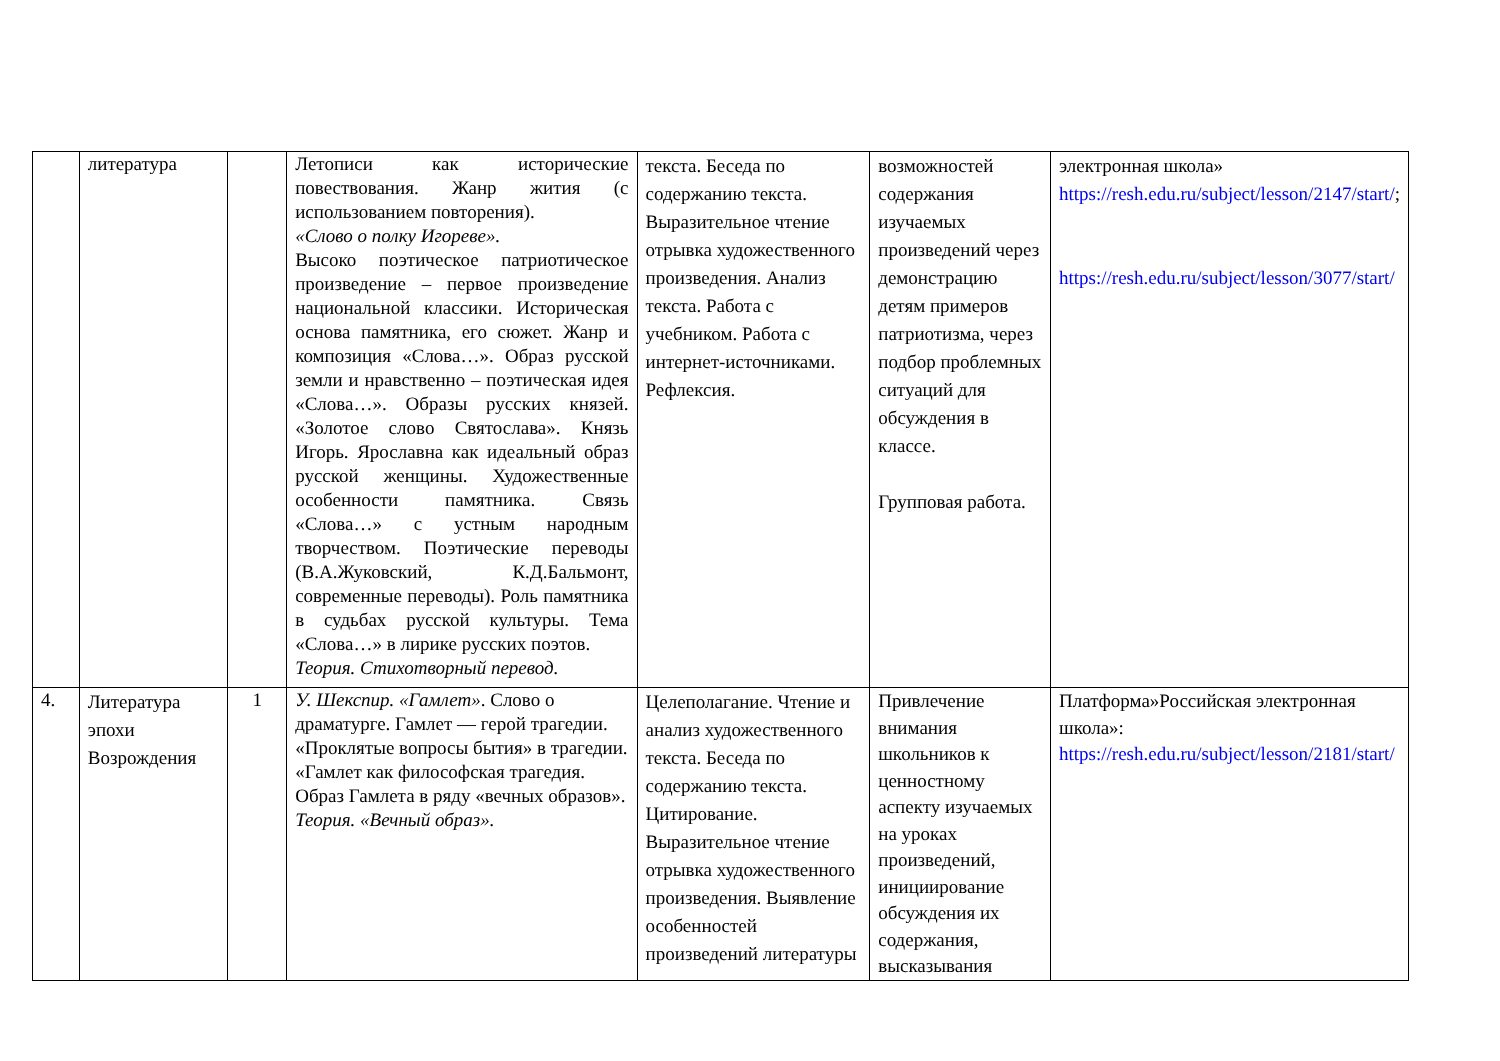| | литература | | Летописи как исторические повествования. Жанр жития (с использованием повторения). «Слово о полку Игореве». Высоко поэтическое патриотическое произведение – первое произведение национальной классики. Историческая основа памятника, его сюжет. Жанр и композиция «Слова…». Образ русской земли и нравственно – поэтическая идея «Слова…». Образы русских князей. «Золотое слово Святослава». Князь Игорь. Ярославна как идеальный образ русской женщины. Художественные особенности памятника. Связь «Слова…» с устным народным творчеством. Поэтические переводы (В.А.Жуковский, К.Д.Бальмонт, современные переводы). Роль памятника в судьбах русской культуры. Тема «Слова…» в лирике русских поэтов. Теория. Стихотворный перевод. | текста. Беседа по содержанию текста. Выразительное чтение отрывка художественного произведения. Анализ текста. Работа с учебником. Работа с интернет-источниками. Рефлексия. | возможностей содержания изучаемых произведений через демонстрацию детям примеров патриотизма, через подбор проблемных ситуаций для обсуждения в классе. Групповая работа. | электронная школа» https://resh.edu.ru/subject/lesson/2147/start/ ; https://resh.edu.ru/subject/lesson/3077/start/ |
| 4. | Литература эпохи Возрождения | 1 | У. Шекспир. «Гамлет» . Слово о драматурге. Гамлет — герой трагедии. «Проклятые вопросы бытия» в трагедии. «Гамлет как философская трагедия. Образ Гамлета в ряду «вечных образов». Теория. «Вечный образ». | Целеполагание. Чтение и анализ художественного текста. Беседа по содержанию текста. Цитирование. Выразительное чтение отрывка художественного произведения. Выявление особенностей произведений литературы | Привлечение внимания школьников к ценностному аспекту изучаемых на уроках произведений, инициирование обсуждения их содержания, высказывания | Платформа»Российская электронная школа»: https://resh.edu.ru/subject/lesson/2181/start/ |